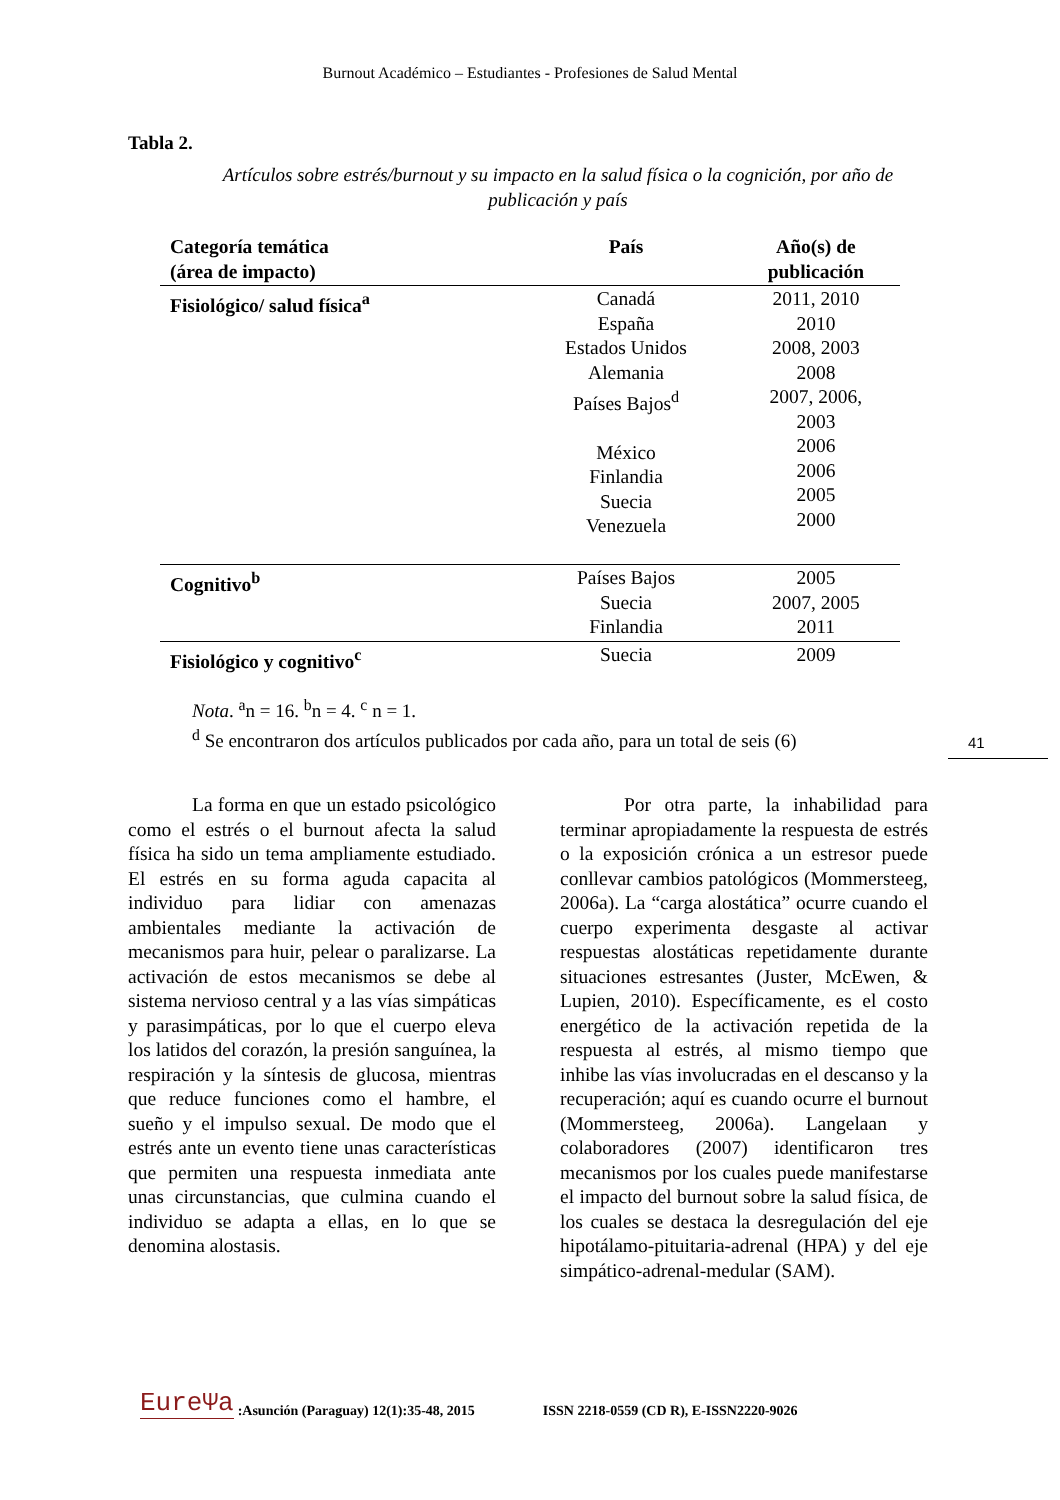Burnout Académico – Estudiantes - Profesiones de Salud Mental
41
Tabla 2.
Artículos sobre estrés/burnout y su impacto en la salud física o la cognición, por año de publicación y país
| Categoría temática (área de impacto) | País | Año(s) de publicación |
| --- | --- | --- |
| Fisiológico/ salud física<sup>a</sup> | Canadá España Estados Unidos Alemania Países Bajos<sup>d</sup> México Finlandia Suecia Venezuela | 2011, 2010 2010 2008, 2003 2008 2007, 2006, 2003 2006 2006 2005 2000 |
| Cognitivo<sup>b</sup> | Países Bajos Suecia Finlandia | 2005 2007, 2005 2011 |
| Fisiológico y cognitivo<sup>c</sup> | Suecia | 2009 |
Nota. <sup>a</sup>n = 16. <sup>b</sup>n = 4. <sup>c</sup> n = 1.
<sup>d</sup> Se encontraron dos artículos publicados por cada año, para un total de seis (6)
La forma en que un estado psicológico como el estrés o el burnout afecta la salud física ha sido un tema ampliamente estudiado. El estrés en su forma aguda capacita al individuo para lidiar con amenazas ambientales mediante la activación de mecanismos para huir, pelear o paralizarse. La activación de estos mecanismos se debe al sistema nervioso central y a las vías simpáticas y parasimpáticas, por lo que el cuerpo eleva los latidos del corazón, la presión sanguínea, la respiración y la síntesis de glucosa, mientras que reduce funciones como el hambre, el sueño y el impulso sexual. De modo que el estrés ante un evento tiene unas características que permiten una respuesta inmediata ante unas circunstancias, que culmina cuando el individuo se adapta a ellas, en lo que se denomina alostasis.
Por otra parte, la inhabilidad para terminar apropiadamente la respuesta de estrés o la exposición crónica a un estresor puede conllevar cambios patológicos (Mommersteeg, 2006a). La “carga alostática” ocurre cuando el cuerpo experimenta desgaste al activar respuestas alostáticas repetidamente durante situaciones estresantes (Juster, McEwen, & Lupien, 2010). Específicamente, es el costo energético de la activación repetida de la respuesta al estrés, al mismo tiempo que inhibe las vías involucradas en el descanso y la recuperación; aquí es cuando ocurre el burnout (Mommersteeg, 2006a). Langelaan y colaboradores (2007) identificaron tres mecanismos por los cuales puede manifestarse el impacto del burnout sobre la salud física, de los cuales se destaca la desregulación del eje hipotálamo-pituitaria-adrenal (HPA) y del eje simpático-adrenal-medular (SAM).
EureΨa:Asunción (Paraguay) 12(1):35-48, 2015 ISSN 2218-0559 (CD R), E-ISSN2220-9026